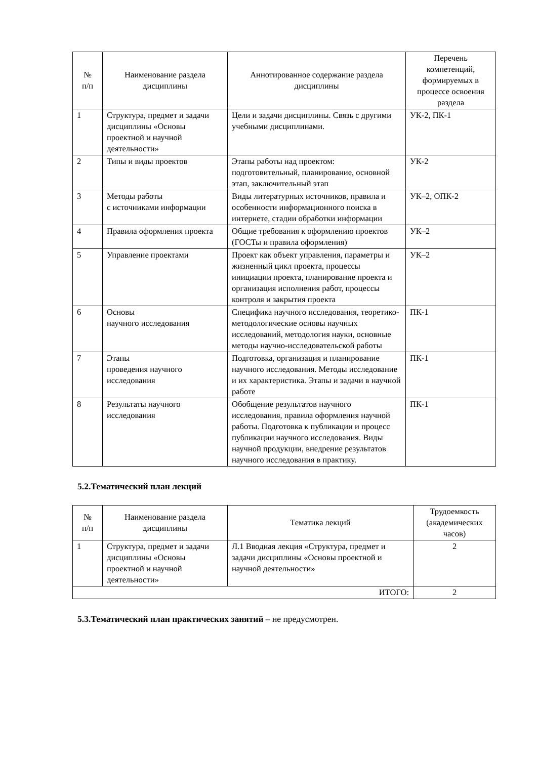| № п/п | Наименование раздела дисциплины | Аннотированное содержание раздела дисциплины | Перечень компетенций, формируемых в процессе освоения раздела |
| --- | --- | --- | --- |
| 1 | Структура, предмет и задачи дисциплины «Основы проектной и научной деятельности» | Цели и задачи дисциплины. Связь с другими учебными дисциплинами. | УК-2, ПК-1 |
| 2 | Типы и виды проектов | Этапы работы над проектом: подготовительный, планирование, основной этап, заключительный этап | УК-2 |
| 3 | Методы работы с источниками информации | Виды литературных источников, правила и особенности информационного поиска в интернете, стадии обработки информации | УК–2, ОПК-2 |
| 4 | Правила оформления проекта | Общие требования к оформлению проектов (ГОСТы и правила оформления) | УК–2 |
| 5 | Управление проектами | Проект как объект управления, параметры и жизненный цикл проекта, процессы инициации проекта, планирование проекта и организация исполнения работ, процессы контроля и закрытия проекта | УК–2 |
| 6 | Основы научного исследования | Специфика научного исследования, теоретико-методологические основы научных исследований, методология науки, основные методы научно-исследовательской работы | ПК-1 |
| 7 | Этапы проведения научного исследования | Подготовка, организация и планирование научного исследования. Методы исследование и их характеристика. Этапы и задачи в научной работе | ПК-1 |
| 8 | Результаты научного исследования | Обобщение результатов научного исследования, правила оформления научной работы. Подготовка к публикации и процесс публикации научного исследования. Виды научной продукции, внедрение результатов научного исследования в практику. | ПК-1 |
5.2.Тематический план лекций
| № п/п | Наименование раздела дисциплины | Тематика лекций | Трудоемкость (академических часов) |
| --- | --- | --- | --- |
| 1 | Структура, предмет и задачи дисциплины «Основы проектной и научной деятельности» | Л.1 Вводная лекция «Структура, предмет и задачи дисциплины «Основы проектной и научной деятельности» | 2 |
| ИТОГО: | | | 2 |
5.3.Тематический план практических занятий – не предусмотрен.